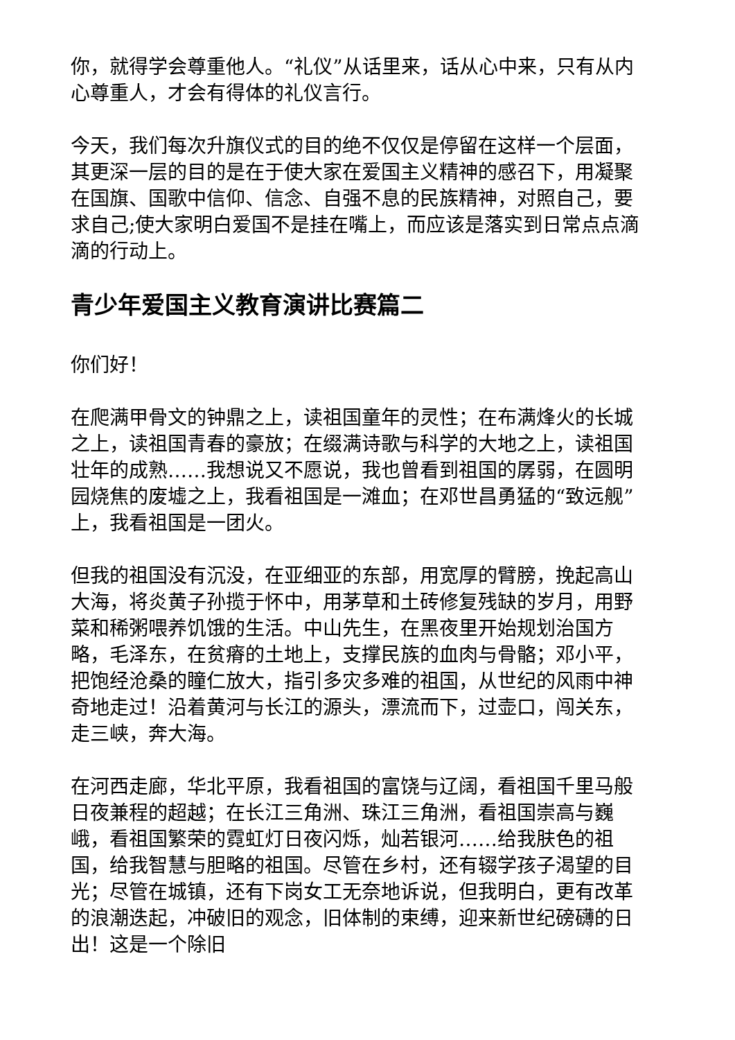你，就得学会尊重他人。“礼仪”从话里来，话从心中来，只有从内心尊重人，才会有得体的礼仪言行。
今天，我们每次升旗仪式的目的绝不仅仅是停留在这样一个层面，其更深一层的目的是在于使大家在爱国主义精神的感召下，用凝聚在国旗、国歌中信仰、信念、自强不息的民族精神，对照自己，要求自己;使大家明白爱国不是挂在嘴上，而应该是落实到日常点点滴滴的行动上。
青少年爱国主义教育演讲比赛篇二
你们好！
在爬满甲骨文的钟鼎之上，读祖国童年的灵性；在布满烽火的长城之上，读祖国青春的豪放；在缀满诗歌与科学的大地之上，读祖国壮年的成熟……我想说又不愿说，我也曾看到祖国的孱弱，在圆明园烧焦的废墟之上，我看祖国是一滩血；在邓世昌勇猛的“致远舰”上，我看祖国是一团火。
但我的祖国没有沉没，在亚细亚的东部，用宽厚的臂膀，挽起高山大海，将炎黄子孙揽于怀中，用茅草和土砖修复残缺的岁月，用野菜和稀粥喂养饥饿的生活。中山先生，在黑夜里开始规划治国方略，毛泽东，在贫瘠的土地上，支撑民族的血肉与骨骼；邓小平，把饱经沧桑的瞳仁放大，指引多灾多难的祖国，从世纪的风雨中神奇地走过！沿着黄河与长江的源头，漂流而下，过壶口，闯关东，走三峡，奔大海。
在河西走廊，华北平原，我看祖国的富饶与辽阔，看祖国千里马般日夜兼程的超越；在长江三角洲、珠江三角洲，看祖国崇高与巍峨，看祖国繁荣的霓虹灯日夜闪烁，灿若银河……给我肤色的祖国，给我智慧与胆略的祖国。尽管在乡村，还有辍学孩子渴望的目光；尽管在城镇，还有下岗女工无奈地诉说，但我明白，更有改革的浪潮迭起，冲破旧的观念，旧体制的束缚，迎来新世纪磅礴的日出！这是一个除旧